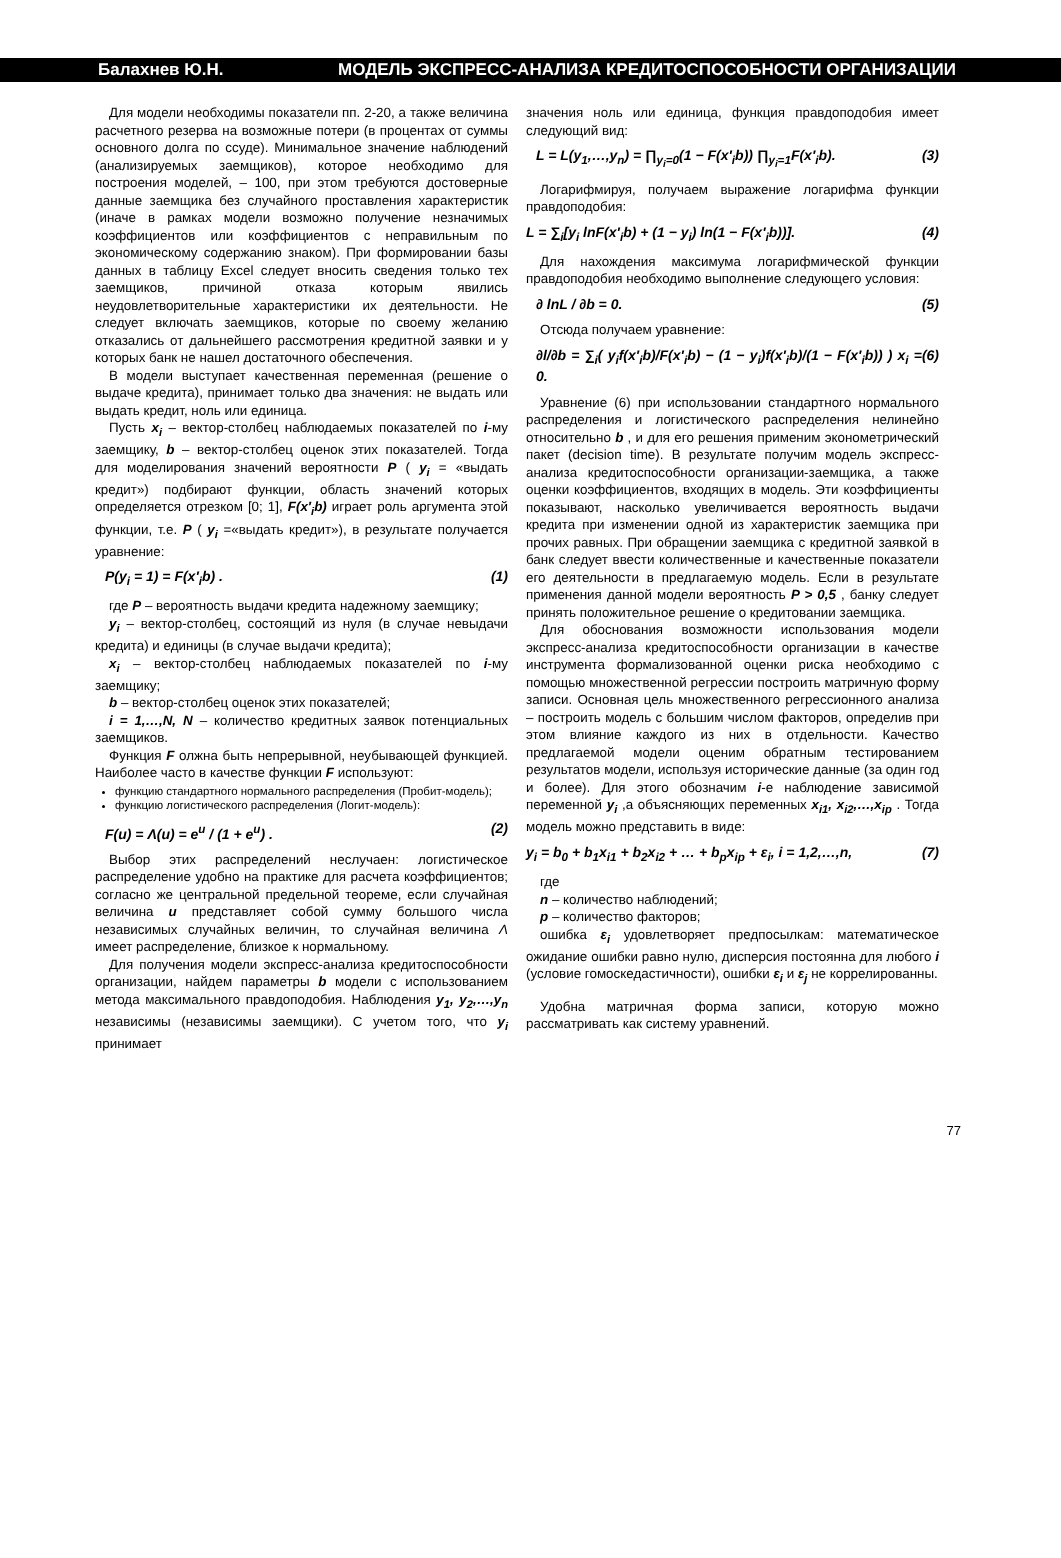Балахнев Ю.Н. МОДЕЛЬ ЭКСПРЕСС-АНАЛИЗА КРЕДИТОСПОСОБНОСТИ ОРГАНИЗАЦИИ
Для модели необходимы показатели пп. 2-20, а также величина расчетного резерва на возможные потери (в процентах от суммы основного долга по ссуде). Минимальное значение наблюдений (анализируемых заемщиков), которое необходимо для построения моделей, – 100, при этом требуются достоверные данные заемщика без случайного проставления характеристик (иначе в рамках модели возможно получение незначимых коэффициентов или коэффициентов с неправильным по экономическому содержанию знаком). При формировании базы данных в таблицу Excel следует вносить сведения только тех заемщиков, причиной отказа которым явились неудовлетворительные характеристики их деятельности. Не следует включать заемщиков, которые по своему желанию отказались от дальнейшего рассмотрения кредитной заявки и у которых банк не нашел достаточного обеспечения.
В модели выступает качественная переменная (решение о выдаче кредита), принимает только два значения: не выдать или выдать кредит, ноль или единица.
Пусть x<sub>i</sub> – вектор-столбец наблюдаемых показателей по i-му заемщику, b – вектор-столбец оценок этих показателей. Тогда для моделирования значений вероятности P ( y<sub>i</sub> = «выдать кредит») подбирают функции, область значений которых определяется отрезком [0; 1], F(x′<sub>i</sub>b) играет роль аргумента этой функции, т.е. P ( y<sub>i</sub> =«выдать кредит»), в результате получается уравнение:
P(y<sub>i</sub> = 1) = F(x′<sub>i</sub>b) . (1)
где P – вероятность выдачи кредита надежному заемщику;
y<sub>i</sub> – вектор-столбец, состоящий из нуля (в случае невыдачи кредита) и единицы (в случае выдачи кредита);
x<sub>i</sub> – вектор-столбец наблюдаемых показателей по i-му заемщику;
b – вектор-столбец оценок этих показателей;
i = 1,…,N, N – количество кредитных заявок потенциальных заемщиков.
Функция F олжна быть непрерывной, неубывающей функцией. Наиболее часто в качестве функции F используют:
функцию стандартного нормального распределения (Пробит-модель);
функцию логистического распределения (Логит-модель):
F(u) = Λ(u) = e<sup>u</sup> / (1 + e<sup>u</sup>) . (2)
Выбор этих распределений неслучаен: логистическое распределение удобно на практике для расчета коэффициентов; согласно же центральной предельной теореме, если случайная величина u представляет собой сумму большого числа независимых случайных величин, то случайная величина Λ имеет распределение, близкое к нормальному.
Для получения модели экспресс-анализа кредитоспособности организации, найдем параметры b модели с использованием метода максимального правдоподобия. Наблюдения y<sub>1</sub>, y<sub>2</sub>,…,y<sub>n</sub> независимы (независимы заемщики). С учетом того, что y<sub>i</sub> принимает
значения ноль или единица, функция правдоподобия имеет следующий вид:
L = L(y<sub>1</sub>,…,y<sub>n</sub>) = ∏<sub>y<sub>i</sub>=0</sub>(1 − F(x′<sub>i</sub>b)) ∏<sub>y<sub>i</sub>=1</sub>F(x′<sub>i</sub>b). (3)
Логарифмируя, получаем выражение логарифма функции правдоподобия:
L = ∑<sub>i</sub>[y<sub>i</sub> lnF(x′<sub>i</sub>b) + (1 − y<sub>i</sub>) ln(1 − F(x′<sub>i</sub>b))]. (4)
Для нахождения максимума логарифмической функции правдоподобия необходимо выполнение следующего условия:
∂ lnL / ∂b = 0. (5)
Отсюда получаем уравнение:
∂l/∂b = ∑<sub>i</sub>( y<sub>i</sub>f(x′<sub>i</sub>b)/F(x′<sub>i</sub>b) − (1 − y<sub>i</sub>)f(x′<sub>i</sub>b)/(1 − F(x′<sub>i</sub>b)) ) x<sub>i</sub> = 0. (6)
Уравнение (6) при использовании стандартного нормального распределения и логистического распределения нелинейно относительно b , и для его решения применим эконометрический пакет (decision time). В результате получим модель экспресс-анализа кредитоспособности организации-заемщика, а также оценки коэффициентов, входящих в модель. Эти коэффициенты показывают, насколько увеличивается вероятность выдачи кредита при изменении одной из характеристик заемщика при прочих равных. При обращении заемщика с кредитной заявкой в банк следует ввести количественные и качественные показатели его деятельности в предлагаемую модель. Если в результате применения данной модели вероятность P > 0,5 , банку следует принять положительное решение о кредитовании заемщика.
Для обоснования возможности использования модели экспресс-анализа кредитоспособности организации в качестве инструмента формализованной оценки риска необходимо с помощью множественной регрессии построить матричную форму записи. Основная цель множественного регрессионного анализа – построить модель с большим числом факторов, определив при этом влияние каждого из них в отдельности. Качество предлагаемой модели оценим обратным тестированием результатов модели, используя исторические данные (за один год и более). Для этого обозначим i-е наблюдение зависимой переменной y<sub>i</sub> ,а объясняющих переменных x<sub>i1</sub>, x<sub>i2</sub>,…,x<sub>ip</sub> . Тогда модель можно представить в виде:
y<sub>i</sub> = b<sub>0</sub> + b<sub>1</sub>x<sub>i1</sub> + b<sub>2</sub>x<sub>i2</sub> + … + b<sub>p</sub>x<sub>ip</sub> + ε<sub>i</sub>, i = 1,2,…,n, (7)
где
n – количество наблюдений;
p – количество факторов;
ошибка ε<sub>i</sub> удовлетворяет предпосылкам: математическое ожидание ошибки равно нулю, дисперсия постоянна для любого i (условие гомоскедастичности), ошибки ε<sub>i</sub> и ε<sub>j</sub> не коррелированны.
Удобна матричная форма записи, которую можно рассматривать как систему уравнений.
77